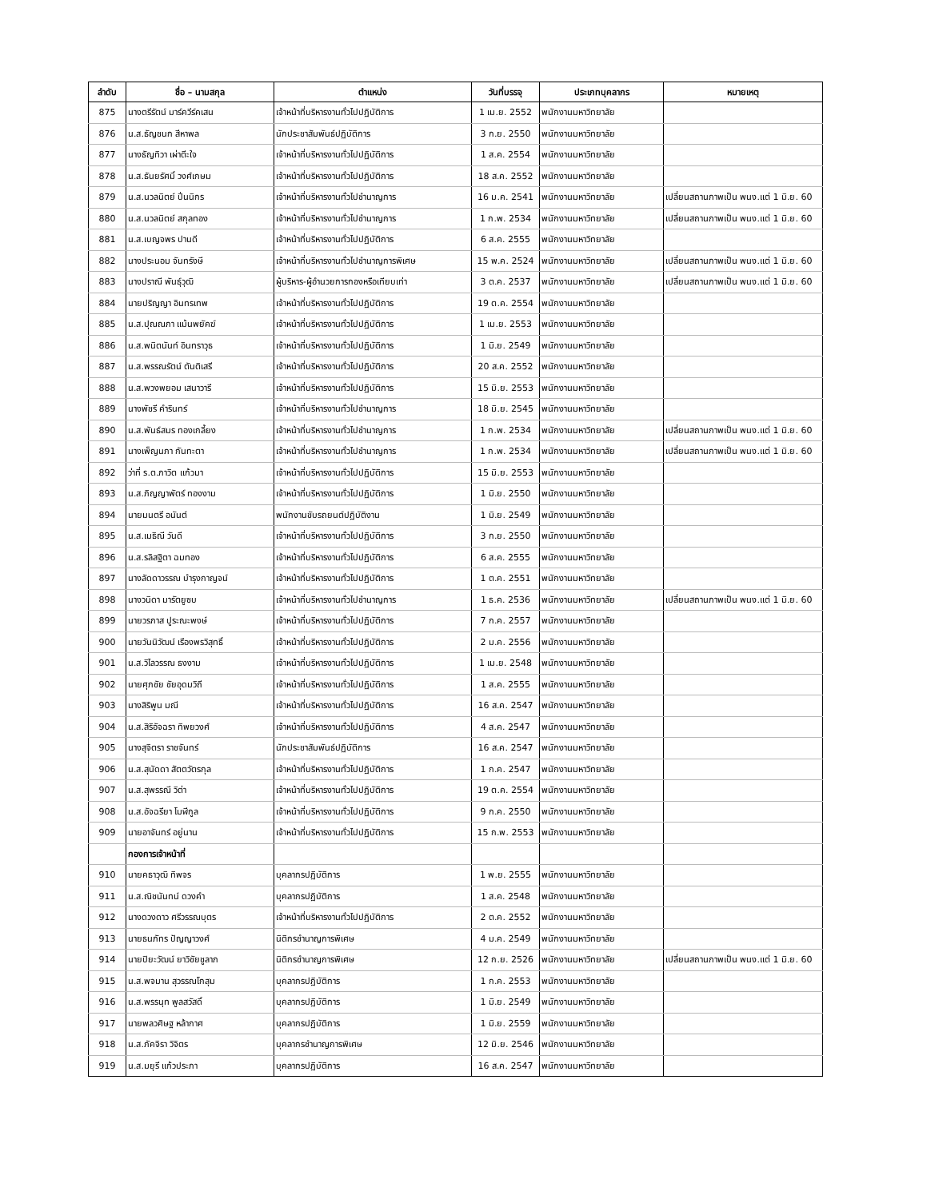| ลำดับ | ชื่อ – นามสกุล | ตำแหน่ง | วันที่บรรจุ | ประเภทบุคลากร | หมายเหตุ |
| --- | --- | --- | --- | --- | --- |
| 875 | นางตรีรัตน์ มาร์ควีร์คเสน | เจ้าหน้าที่บริหารงานทั่วไปปฏิบัติการ | 1 เม.ย. 2552 | พนักงานมหาวิทยาลัย | |
| 876 | น.ส.ธัญชนก สีหาพล | นักประชาสัมพันธ์ปฏิบัติการ | 3 ก.ย. 2550 | พนักงานมหาวิทยาลัย | |
| 877 | นางธัญทิวา เผ่าตีะใจ | เจ้าหน้าที่บริหารงานทั่วไปปฏิบัติการ | 1 ส.ค. 2554 | พนักงานมหาวิทยาลัย | |
| 878 | น.ส.ธันยรัศมิ์ วงศ์เกษม | เจ้าหน้าที่บริหารงานทั่วไปปฏิบัติการ | 18 ส.ค. 2552 | พนักงานมหาวิทยาลัย | |
| 879 | น.ส.นวลนิตย์ ปิ่นนิกร | เจ้าหน้าที่บริหารงานทั่วไปชำนาญการ | 16 ม.ค. 2541 | พนักงานมหาวิทยาลัย | เปลี่ยนสถานภาพเป็น พนง.แต่ 1 มิ.ย. 60 |
| 880 | น.ส.นวลนิตย์ สกุลทอง | เจ้าหน้าที่บริหารงานทั่วไปชำนาญการ | 1 ก.พ. 2534 | พนักงานมหาวิทยาลัย | เปลี่ยนสถานภาพเป็น พนง.แต่ 1 มิ.ย. 60 |
| 881 | น.ส.เบญจพร ปานดี | เจ้าหน้าที่บริหารงานทั่วไปปฏิบัติการ | 6 ส.ค. 2555 | พนักงานมหาวิทยาลัย | |
| 882 | นางประนอม จันทรังษี | เจ้าหน้าที่บริหารงานทั่วไปชำนาญการพิเศษ | 15 พ.ค. 2524 | พนักงานมหาวิทยาลัย | เปลี่ยนสถานภาพเป็น พนง.แต่ 1 มิ.ย. 60 |
| 883 | นางปราณี พันธุ์วุฒิ | ผู้บริหาร-ผู้อำนวยการกองหรือเทียบเท่า | 3 ต.ค. 2537 | พนักงานมหาวิทยาลัย | เปลี่ยนสถานภาพเป็น พนง.แต่ 1 มิ.ย. 60 |
| 884 | นายปริญญา อินทรเทพ | เจ้าหน้าที่บริหารงานทั่วไปปฏิบัติการ | 19 ต.ค. 2554 | พนักงานมหาวิทยาลัย | |
| 885 | น.ส.ปุณณภา แม้นพยัคฆ์ | เจ้าหน้าที่บริหารงานทั่วไปปฏิบัติการ | 1 เม.ย. 2553 | พนักงานมหาวิทยาลัย | |
| 886 | น.ส.พนิตนันท์ อินทราวุธ | เจ้าหน้าที่บริหารงานทั่วไปปฏิบัติการ | 1 มิ.ย. 2549 | พนักงานมหาวิทยาลัย | |
| 887 | น.ส.พรรณรัตน์ ตันติเสรี | เจ้าหน้าที่บริหารงานทั่วไปปฏิบัติการ | 20 ส.ค. 2552 | พนักงานมหาวิทยาลัย | |
| 888 | น.ส.พวงพยอม เสนาวารี | เจ้าหน้าที่บริหารงานทั่วไปปฏิบัติการ | 15 มิ.ย. 2553 | พนักงานมหาวิทยาลัย | |
| 889 | นางพัชรี คำรินทร์ | เจ้าหน้าที่บริหารงานทั่วไปชำนาญการ | 18 มิ.ย. 2545 | พนักงานมหาวิทยาลัย | |
| 890 | น.ส.พันธ์สมร ทองเกลี้ยง | เจ้าหน้าที่บริหารงานทั่วไปชำนาญการ | 1 ก.พ. 2534 | พนักงานมหาวิทยาลัย | เปลี่ยนสถานภาพเป็น พนง.แต่ 1 มิ.ย. 60 |
| 891 | นางเพ็ญนภา กันทะตา | เจ้าหน้าที่บริหารงานทั่วไปชำนาญการ | 1 ก.พ. 2534 | พนักงานมหาวิทยาลัย | เปลี่ยนสถานภาพเป็น พนง.แต่ 1 มิ.ย. 60 |
| 892 | ว่าที่ ร.ต.ภาวิต แก้วมา | เจ้าหน้าที่บริหารงานทั่วไปปฏิบัติการ | 15 มิ.ย. 2553 | พนักงานมหาวิทยาลัย | |
| 893 | น.ส.ภิญญาพัตร์ ทองงาม | เจ้าหน้าที่บริหารงานทั่วไปปฏิบัติการ | 1 มิ.ย. 2550 | พนักงานมหาวิทยาลัย | |
| 894 | นายมนตรี อนันต์ | พนักงานขับรถยนต์ปฏิบัติงาน | 1 มิ.ย. 2549 | พนักงานมหาวิทยาลัย | |
| 895 | น.ส.เมธิณี วันดี | เจ้าหน้าที่บริหารงานทั่วไปปฏิบัติการ | 3 ก.ย. 2550 | พนักงานมหาวิทยาลัย | |
| 896 | น.ส.รลิสฐิตา ฉมทอง | เจ้าหน้าที่บริหารงานทั่วไปปฏิบัติการ | 6 ส.ค. 2555 | พนักงานมหาวิทยาลัย | |
| 897 | นางลัดดาวรรณ บำรุงกาญจน์ | เจ้าหน้าที่บริหารงานทั่วไปปฏิบัติการ | 1 ต.ค. 2551 | พนักงานมหาวิทยาลัย | |
| 898 | นางวนิดา มารัตยูซบ | เจ้าหน้าที่บริหารงานทั่วไปชำนาญการ | 1 ธ.ค. 2536 | พนักงานมหาวิทยาลัย | เปลี่ยนสถานภาพเป็น พนง.แต่ 1 มิ.ย. 60 |
| 899 | นายวรภาส ปูระณะพงษ์ | เจ้าหน้าที่บริหารงานทั่วไปปฏิบัติการ | 7 ก.ค. 2557 | พนักงานมหาวิทยาลัย | |
| 900 | นายวันนิวัฒน์ เรืองพรวิสุทธิ์ | เจ้าหน้าที่บริหารงานทั่วไปปฏิบัติการ | 2 ม.ค. 2556 | พนักงานมหาวิทยาลัย | |
| 901 | น.ส.วิไลวรรณ ธงงาม | เจ้าหน้าที่บริหารงานทั่วไปปฏิบัติการ | 1 เม.ย. 2548 | พนักงานมหาวิทยาลัย | |
| 902 | นายศุภชัย ชัยอุดมวิถี | เจ้าหน้าที่บริหารงานทั่วไปปฏิบัติการ | 1 ส.ค. 2555 | พนักงานมหาวิทยาลัย | |
| 903 | นางสิริพูน มณี | เจ้าหน้าที่บริหารงานทั่วไปปฏิบัติการ | 16 ส.ค. 2547 | พนักงานมหาวิทยาลัย | |
| 904 | น.ส.สิริอัจฉรา ทิพยวงศ์ | เจ้าหน้าที่บริหารงานทั่วไปปฏิบัติการ | 4 ส.ค. 2547 | พนักงานมหาวิทยาลัย | |
| 905 | นางสุจิตรา ราชจันทร์ | นักประชาสัมพันธ์ปฏิบัติการ | 16 ส.ค. 2547 | พนักงานมหาวิทยาลัย | |
| 906 | น.ส.สุนัดดา สัตตวัตรกุล | เจ้าหน้าที่บริหารงานทั่วไปปฏิบัติการ | 1 ก.ค. 2547 | พนักงานมหาวิทยาลัย | |
| 907 | น.ส.สุพรรณี วิต่า | เจ้าหน้าที่บริหารงานทั่วไปปฏิบัติการ | 19 ต.ค. 2554 | พนักงานมหาวิทยาลัย | |
| 908 | น.ส.อัจฉรียา โมฬีกูล | เจ้าหน้าที่บริหารงานทั่วไปปฏิบัติการ | 9 ก.ค. 2550 | พนักงานมหาวิทยาลัย | |
| 909 | นายอาจันทร์ อยู่นาน | เจ้าหน้าที่บริหารงานทั่วไปปฏิบัติการ | 15 ก.พ. 2553 | พนักงานมหาวิทยาลัย | |
| | กองการเจ้าหน้าที่ | | | | |
| 910 | นายคธาวุฒิ ทิพจร | บุคลากรปฏิบัติการ | 1 พ.ย. 2555 | พนักงานมหาวิทยาลัย | |
| 911 | น.ส.ณิชนันทน์ ดวงคำ | บุคลากรปฏิบัติการ | 1 ส.ค. 2548 | พนักงานมหาวิทยาลัย | |
| 912 | นางดวงดาว ศรีวรรณบุตร | เจ้าหน้าที่บริหารงานทั่วไปปฏิบัติการ | 2 ต.ค. 2552 | พนักงานมหาวิทยาลัย | |
| 913 | นายธนภัทร ปัญญาวงศ์ | นิติกรชำนาญการพิเศษ | 4 ม.ค. 2549 | พนักงานมหาวิทยาลัย | |
| 914 | นายปิยะวัฒน์ ยาวิชัยชูลาภ | นิติกรชำนาญการพิเศษ | 12 ก.ย. 2526 | พนักงานมหาวิทยาลัย | เปลี่ยนสถานภาพเป็น พนง.แต่ 1 มิ.ย. 60 |
| 915 | น.ส.พจมาน สุวรรณโกสุม | บุคลากรปฏิบัติการ | 1 ก.ค. 2553 | พนักงานมหาวิทยาลัย | |
| 916 | น.ส.พรรนุท พูลสวัสดิ์ | บุคลากรปฏิบัติการ | 1 มิ.ย. 2549 | พนักงานมหาวิทยาลัย | |
| 917 | นายพลวศิษฐ หล้ากาศ | บุคลากรปฏิบัติการ | 1 มิ.ย. 2559 | พนักงานมหาวิทยาลัย | |
| 918 | น.ส.ภัคจิรา วิจิตร | บุคลากรชำนาญการพิเศษ | 12 มิ.ย. 2546 | พนักงานมหาวิทยาลัย | |
| 919 | น.ส.มยุรี แก้วประภา | บุคลากรปฏิบัติการ | 16 ส.ค. 2547 | พนักงานมหาวิทยาลัย | |